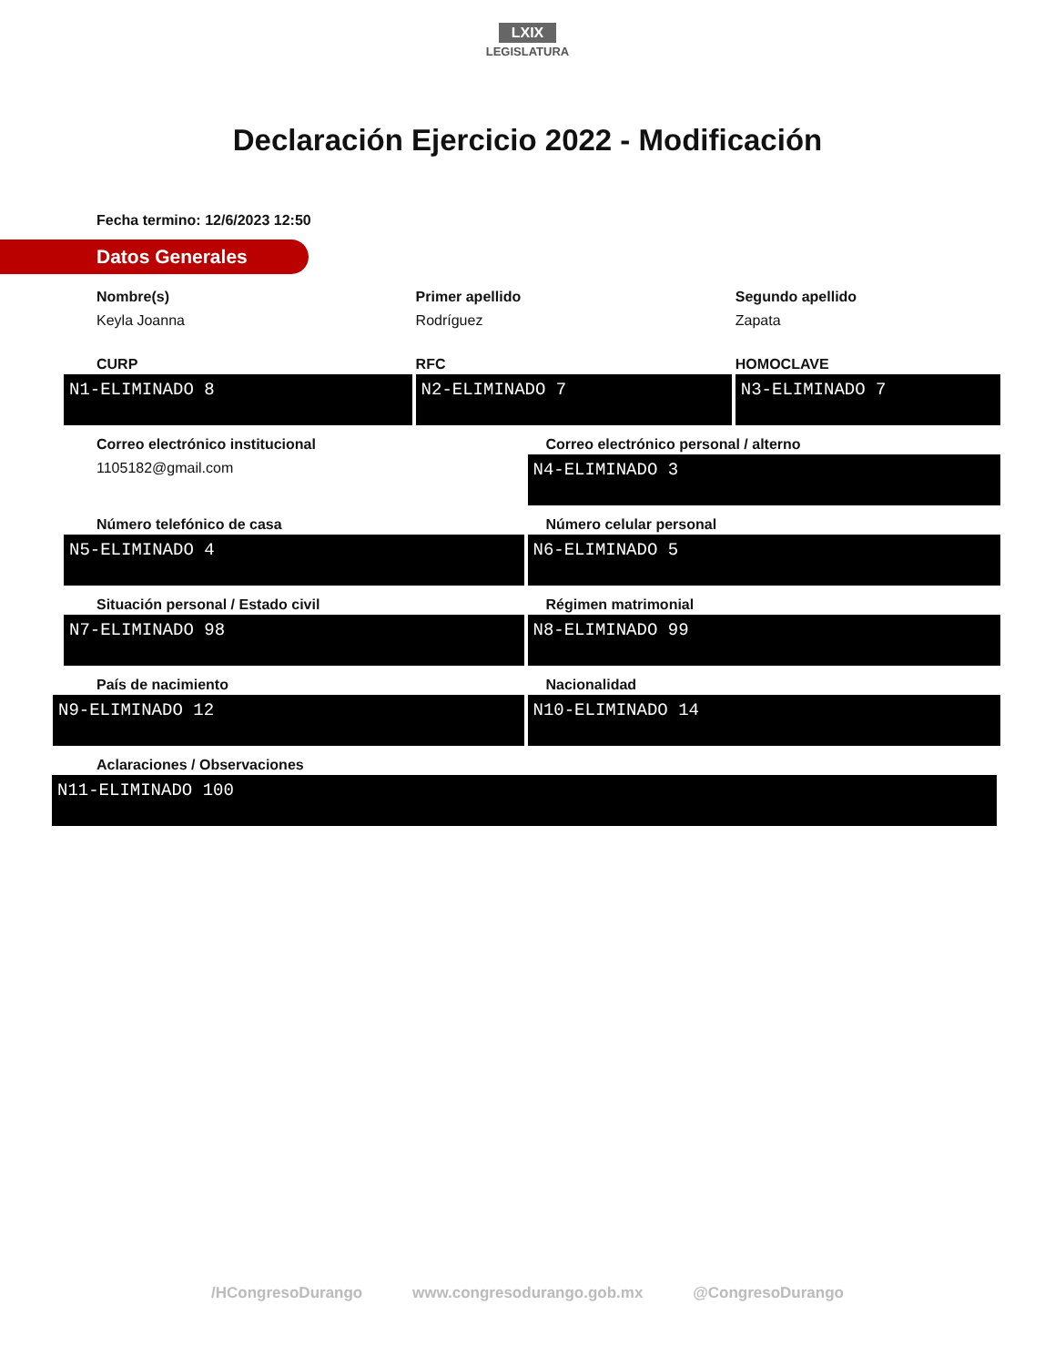LXIX
LEGISLATURA
Declaración Ejercicio 2022 - Modificación
Fecha termino: 12/6/2023 12:50
Datos Generales
Nombre(s)
Keyla Joanna
Primer apellido
Rodríguez
Segundo apellido
Zapata
CURP
N1-ELIMINADO 8
RFC
N2-ELIMINADO 7
HOMOCLAVE
N3-ELIMINADO 7
Correo electrónico institucional
1105182@gmail.com
Correo electrónico personal / alterno
N4-ELIMINADO 3
Número telefónico de casa
N5-ELIMINADO 4
Número celular personal
N6-ELIMINADO 5
Situación personal / Estado civil
N7-ELIMINADO 98
Régimen matrimonial
N8-ELIMINADO 99
País de nacimiento
N9-ELIMINADO 12
Nacionalidad
N10-ELIMINADO 14
Aclaraciones / Observaciones
N11-ELIMINADO 100
/HCongresoDurango www.congresodurango.gob.mx @CongresoDurango